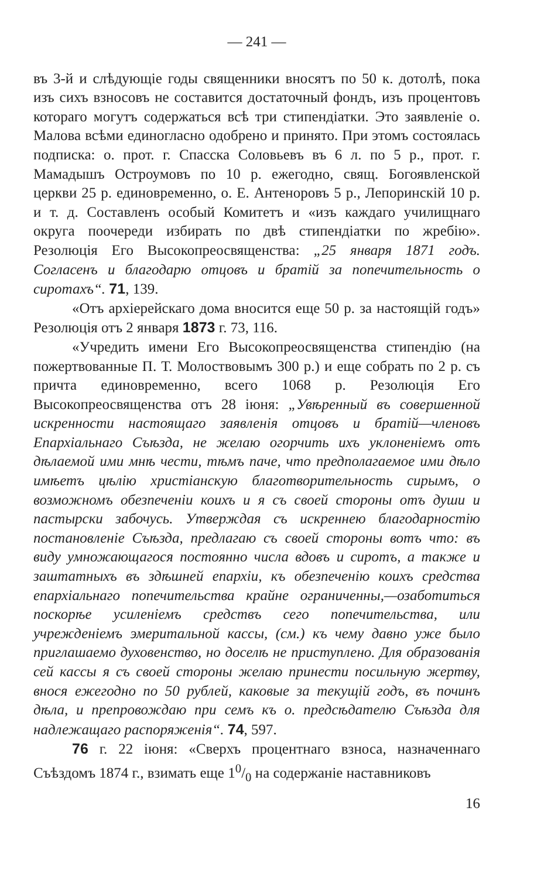— 241 —
въ 3-й и слѣдующіе годы священники вносятъ по 50 к. дотолѣ, пока изъ сихъ взносовъ не составится достаточный фондъ, изъ процентовъ котораго могутъ содержаться всѣ три стипендіатки. Это заявленіе о. Малова всѣми единогласно одобрено и принято. При этомъ состоялась подписка: о. прот. г. Спасска Соловьевъ въ 6 л. по 5 р., прот. г. Мамадышъ Остроумовъ по 10 р. ежегодно, свящ. Богоявленской церкви 25 р. единовременно, о. Е. Антеноровъ 5 р., Лепоринскій 10 р. и т. д. Составленъ особый Комитетъ и «изъ каждаго училищнаго округа поочереди избирать по двѣ стипендіатки по жребію». Резолюція Его Высокопреосвященства: „25 января 1871 годъ. Согласенъ и благодарю отцовъ и братій за попечительность о сиротахъ“. 71, 139.
«Отъ архіерейскаго дома вносится еще 50 р. за настоящій годъ» Резолюція отъ 2 января 1873 г. 73, 116.
«Учредить имени Его Высокопреосвященства стипендію (на пожертвованные П. Т. Молоствовымъ 300 р.) и еще собрать по 2 р. съ причта единовременно, всего 1068 р. Резолюція Его Высокопреосвященства отъ 28 іюня: „Увѣренный въ совершенной искренности настоящаго заявленія отцовъ и братій—членовъ Епархіальнаго Съѣзда, не желаю огорчить ихъ уклоненіемъ отъ дѣлаемой ими мнѣ чести, тѣмъ паче, что предполагаемое ими дѣло имѣетъ цѣлію христіанскую благотворительность сирымъ, о возможномъ обезпеченіи коихъ и я съ своей стороны отъ души и пастырски забочусь. Утверждая съ искреннею благодарностію постановленіе Съѣзда, предлагаю съ своей стороны вотъ что: въ виду умножающагося постоянно числа вдовъ и сиротъ, а также и заштатныхъ въ здѣшней епархіи, къ обезпеченію коихъ средства епархіальнаго попечительства крайне ограниченны,—озаботиться поскорѣе усиленіемъ средствъ сего попечительства, или учрежденіемъ эмеритальной кассы, (см.) къ чему давно уже было приглашаемо духовенство, но доселѣ не приступлено. Для образованія сей кассы я съ своей стороны желаю принести посильную жертву, внося ежегодно по 50 рублей, каковые за текущій годъ, въ починъ дѣла, и препровождаю при семъ къ о. предсѣдателю Съѣзда для надлежащаго распоряженія“. 74, 597.
76 г. 22 іюня: «Сверхъ процентнаго взноса, назначеннаго Съѣздомъ 1874 г., взимать еще 10/0 на содержаніе наставниковъ
16